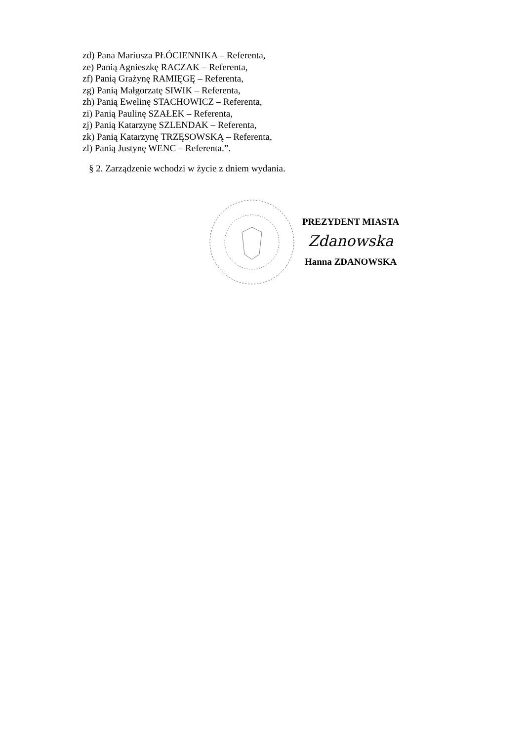zd) Pana Mariusza PŁÓCIENNIKA – Referenta,
ze) Panią Agnieszkę RACZAK – Referenta,
zf) Panią Grażynę RAMIĘGĘ – Referenta,
zg) Panią Małgorzatę SIWIK – Referenta,
zh) Panią Ewelinę STACHOWICZ – Referenta,
zi) Panią Paulinę SZAŁEK – Referenta,
zj) Panią Katarzynę SZLENDAK – Referenta,
zk) Panią Katarzynę TRZĘSOWSKĄ – Referenta,
zl) Panią Justynę WENC – Referenta.”.
§ 2. Zarządzenie wchodzi w życie z dniem wydania.
PREZYDENT MIASTA
Zdanowska
Hanna ZDANOWSKA